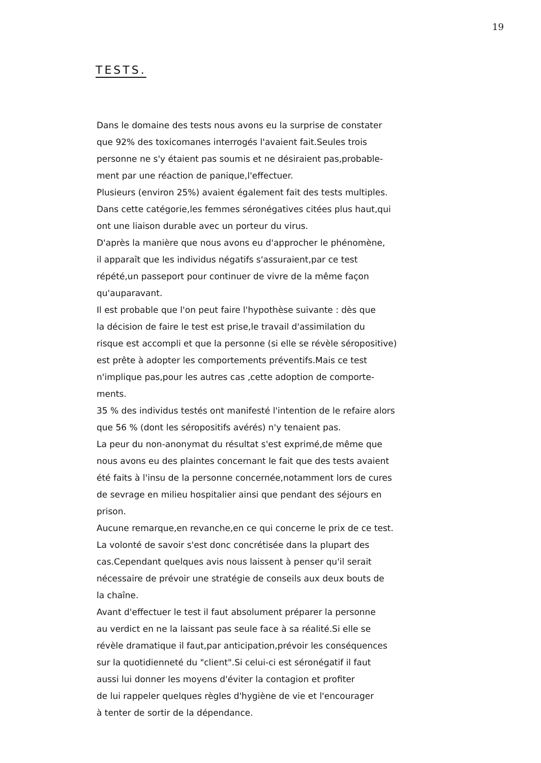19
TESTS.
Dans le domaine des tests nous avons eu la surprise de constater
que 92% des toxicomanes interrogés l'avaient fait.Seules trois
personne ne s'y étaient pas soumis et ne désiraient pas,probable-
ment par une réaction de panique,l'effectuer.
Plusieurs (environ 25%) avaient également fait des tests multiples.
Dans cette catégorie,les femmes séronégatives citées plus haut,qui
ont une liaison durable avec un porteur du virus.
D'après la manière que nous avons eu d'approcher le phénomène,
il apparaît que les individus négatifs s'assuraient,par ce test
répété,un passeport pour continuer de vivre de la même façon
qu'auparavant.
Il est probable que l'on peut faire l'hypothèse suivante : dès que
la décision de faire le test est prise,le travail d'assimilation du
risque est accompli et que la personne (si elle se révèle séropositive)
est prête à adopter les comportements préventifs.Mais ce test
n'implique pas,pour les autres cas ,cette adoption de comporte-
ments.
35 % des individus testés ont manifesté l'intention de le refaire alors
que 56 % (dont les séropositifs avérés) n'y tenaient pas.
La peur du non-anonymat du résultat s'est exprimé,de même que
nous avons eu des plaintes concernant le fait que des tests avaient
été faits à l'insu de la personne concernée,notamment lors de cures
de sevrage en milieu hospitalier ainsi que pendant des séjours en
prison.
Aucune remarque,en revanche,en ce qui concerne le prix de ce test.
La volonté de savoir s'est donc concrétisée dans la plupart des
cas.Cependant quelques avis nous laissent à penser qu'il serait
nécessaire de prévoir une stratégie de conseils aux deux bouts de
la chaîne.
Avant d'effectuer le test il faut absolument préparer la personne
au verdict en ne la laissant pas seule face à sa réalité.Si elle se
révèle dramatique il faut,par anticipation,prévoir les conséquences
sur la quotidienneté du "client".Si celui-ci est séronégatif il faut
aussi lui donner les moyens d'éviter la contagion et profiter
de lui rappeler quelques règles d'hygiène de vie et l'encourager
à tenter de sortir de la dépendance.